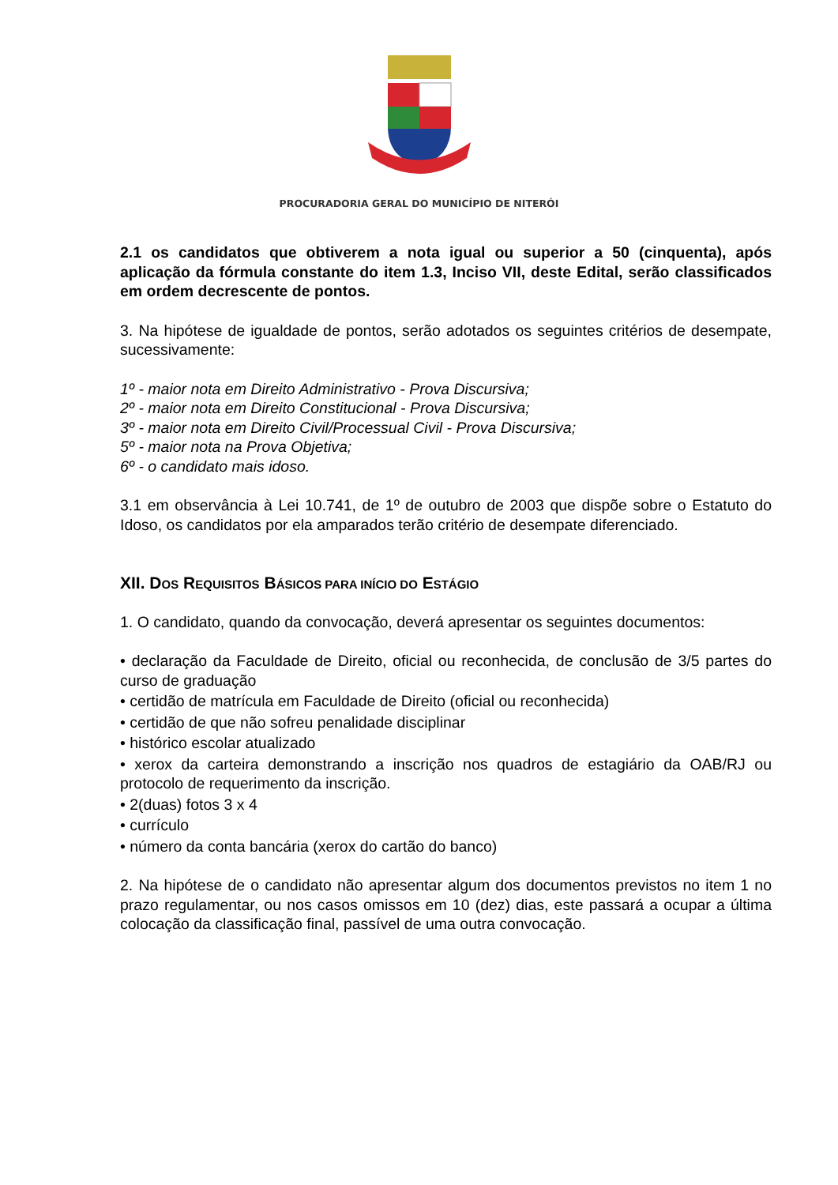PROCURADORIA GERAL DO MUNICÍPIO DE NITERÓI
2.1 os candidatos que obtiverem a nota igual ou superior a 50 (cinquenta), após aplicação da fórmula constante do item 1.3, Inciso VII, deste Edital, serão classificados em ordem decrescente de pontos.
3. Na hipótese de igualdade de pontos, serão adotados os seguintes critérios de desempate, sucessivamente:
1º - maior nota em Direito Administrativo - Prova Discursiva;
2º - maior nota em Direito Constitucional - Prova Discursiva;
3º - maior nota em Direito Civil/Processual Civil - Prova Discursiva;
5º - maior nota na Prova Objetiva;
6º - o candidato mais idoso.
3.1 em observância à Lei 10.741, de 1º de outubro de 2003 que dispõe sobre o Estatuto do Idoso, os candidatos por ela amparados terão critério de desempate diferenciado.
XII. DOS REQUISITOS BÁSICOS PARA INÍCIO DO ESTÁGIO
1. O candidato, quando da convocação, deverá apresentar os seguintes documentos:
• declaração da Faculdade de Direito, oficial ou reconhecida, de conclusão de 3/5 partes do curso de graduação
• certidão de matrícula em Faculdade de Direito (oficial ou reconhecida)
• certidão de que não sofreu penalidade disciplinar
• histórico escolar atualizado
• xerox da carteira demonstrando a inscrição nos quadros de estagiário da OAB/RJ ou protocolo de requerimento da inscrição.
• 2(duas) fotos 3 x 4
• currículo
• número da conta bancária (xerox do cartão do banco)
2. Na hipótese de o candidato não apresentar algum dos documentos previstos no item 1 no prazo regulamentar, ou nos casos omissos em 10 (dez) dias, este passará a ocupar a última colocação da classificação final, passível de uma outra convocação.